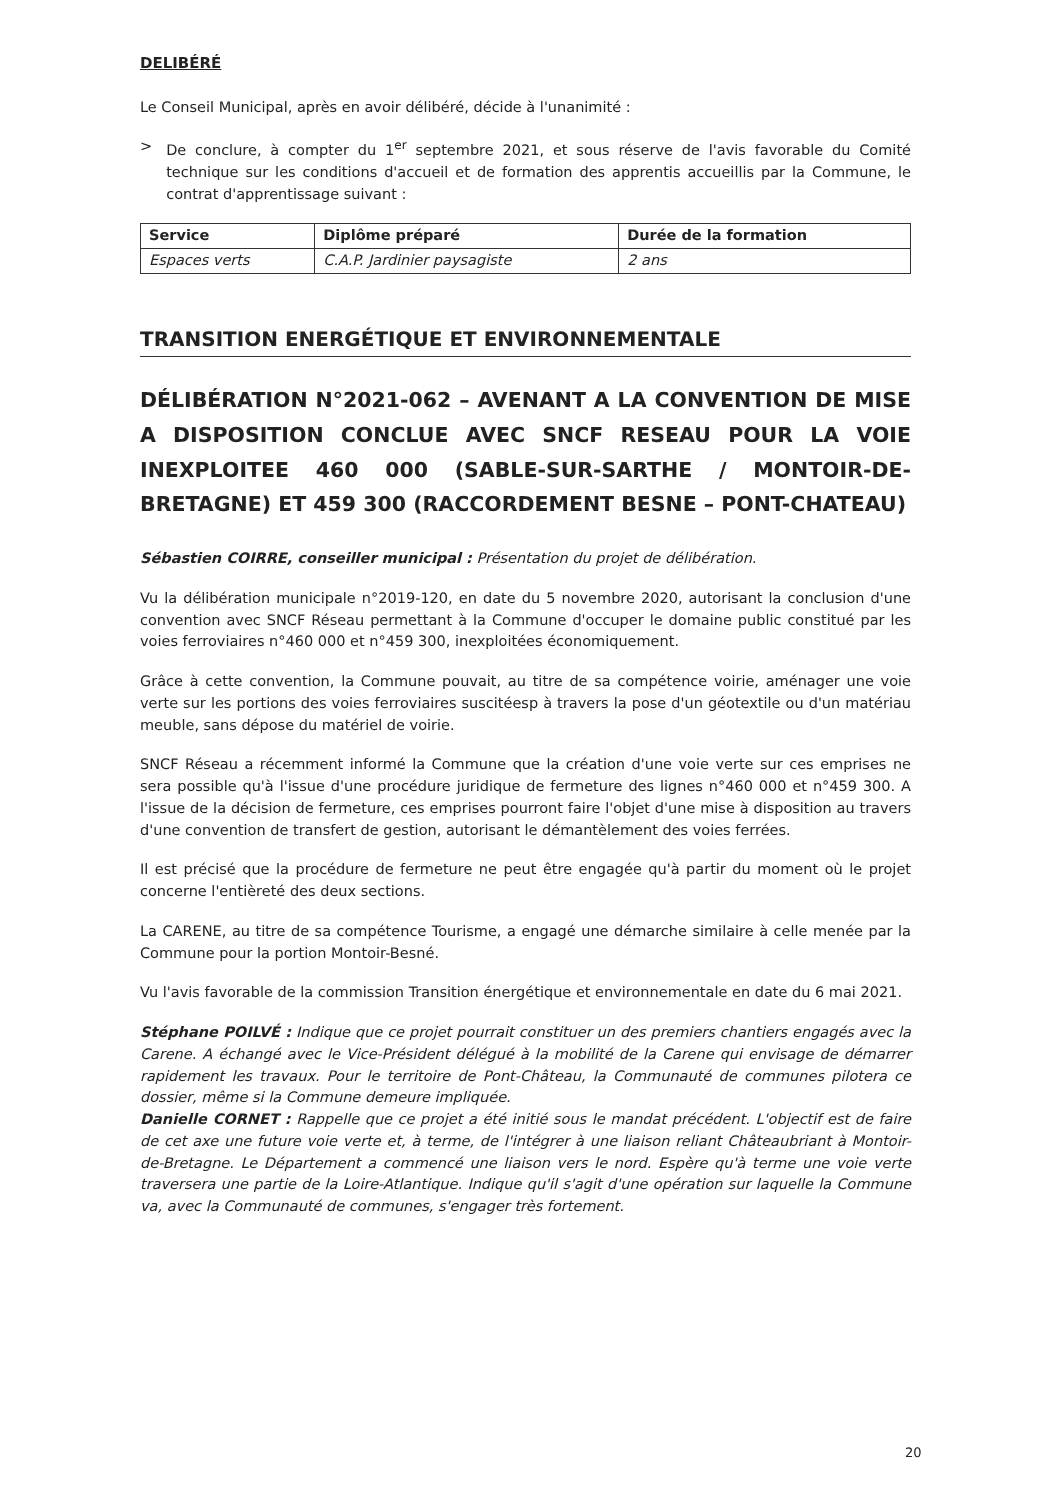DELIBÉRÉ
Le Conseil Municipal, après en avoir délibéré, décide à l'unanimité :
> De conclure, à compter du 1<sup>er</sup> septembre 2021, et sous réserve de l'avis favorable du Comité technique sur les conditions d'accueil et de formation des apprentis accueillis par la Commune, le contrat d'apprentissage suivant :
| Service | Diplôme préparé | Durée de la formation |
| --- | --- | --- |
| Espaces verts | C.A.P. Jardinier paysagiste | 2 ans |
TRANSITION ENERGÉTIQUE ET ENVIRONNEMENTALE
DÉLIBÉRATION N°2021-062 – AVENANT A LA CONVENTION DE MISE A DISPOSITION CONCLUE AVEC SNCF RESEAU POUR LA VOIE INEXPLOITEE 460 000 (SABLE-SUR-SARTHE / MONTOIR-DE-BRETAGNE) ET 459 300 (RACCORDEMENT BESNE – PONT-CHATEAU)
Sébastien COIRRE, conseiller municipal : Présentation du projet de délibération.
Vu la délibération municipale n°2019-120, en date du 5 novembre 2020, autorisant la conclusion d'une convention avec SNCF Réseau permettant à la Commune d'occuper le domaine public constitué par les voies ferroviaires n°460 000 et n°459 300, inexploitées économiquement.
Grâce à cette convention, la Commune pouvait, au titre de sa compétence voirie, aménager une voie verte sur les portions des voies ferroviaires suscitéesp à travers la pose d'un géotextile ou d'un matériau meuble, sans dépose du matériel de voirie.
SNCF Réseau a récemment informé la Commune que la création d'une voie verte sur ces emprises ne sera possible qu'à l'issue d'une procédure juridique de fermeture des lignes n°460 000 et n°459 300. A l'issue de la décision de fermeture, ces emprises pourront faire l'objet d'une mise à disposition au travers d'une convention de transfert de gestion, autorisant le démantèlement des voies ferrées.
Il est précisé que la procédure de fermeture ne peut être engagée qu'à partir du moment où le projet concerne l'entièreté des deux sections.
La CARENE, au titre de sa compétence Tourisme, a engagé une démarche similaire à celle menée par la Commune pour la portion Montoir-Besné.
Vu l'avis favorable de la commission Transition énergétique et environnementale en date du 6 mai 2021.
Stéphane POILVÉ : Indique que ce projet pourrait constituer un des premiers chantiers engagés avec la Carene. A échangé avec le Vice-Président délégué à la mobilité de la Carene qui envisage de démarrer rapidement les travaux. Pour le territoire de Pont-Château, la Communauté de communes pilotera ce dossier, même si la Commune demeure impliquée.
Danielle CORNET : Rappelle que ce projet a été initié sous le mandat précédent. L'objectif est de faire de cet axe une future voie verte et, à terme, de l'intégrer à une liaison reliant Châteaubriant à Montoir-de-Bretagne. Le Département a commencé une liaison vers le nord. Espère qu'à terme une voie verte traversera une partie de la Loire-Atlantique. Indique qu'il s'agit d'une opération sur laquelle la Commune va, avec la Communauté de communes, s'engager très fortement.
20